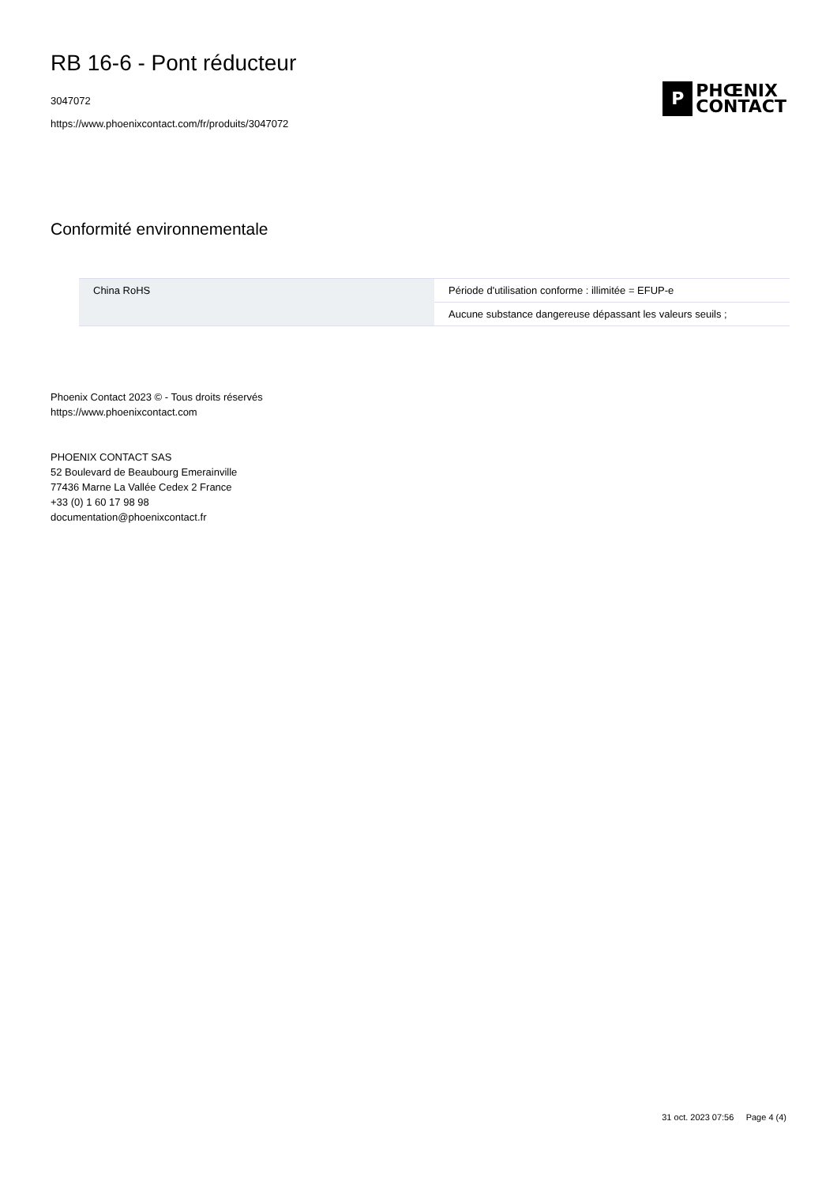RB 16-6 - Pont réducteur
3047072
https://www.phoenixcontact.com/fr/produits/3047072
P
PHŒNIX
CONTACT
Conformité environnementale
| China RoHS | Période d'utilisation conforme : illimitée = EFUP-e |
| | Aucune substance dangereuse dépassant les valeurs seuils ; |
Phoenix Contact 2023 © - Tous droits réservés
https://www.phoenixcontact.com
PHOENIX CONTACT SAS
52 Boulevard de Beaubourg Emerainville
77436 Marne La Vallée Cedex 2 France
+33 (0) 1 60 17 98 98
documentation@phoenixcontact.fr
31 oct. 2023 07:56 Page 4 (4)